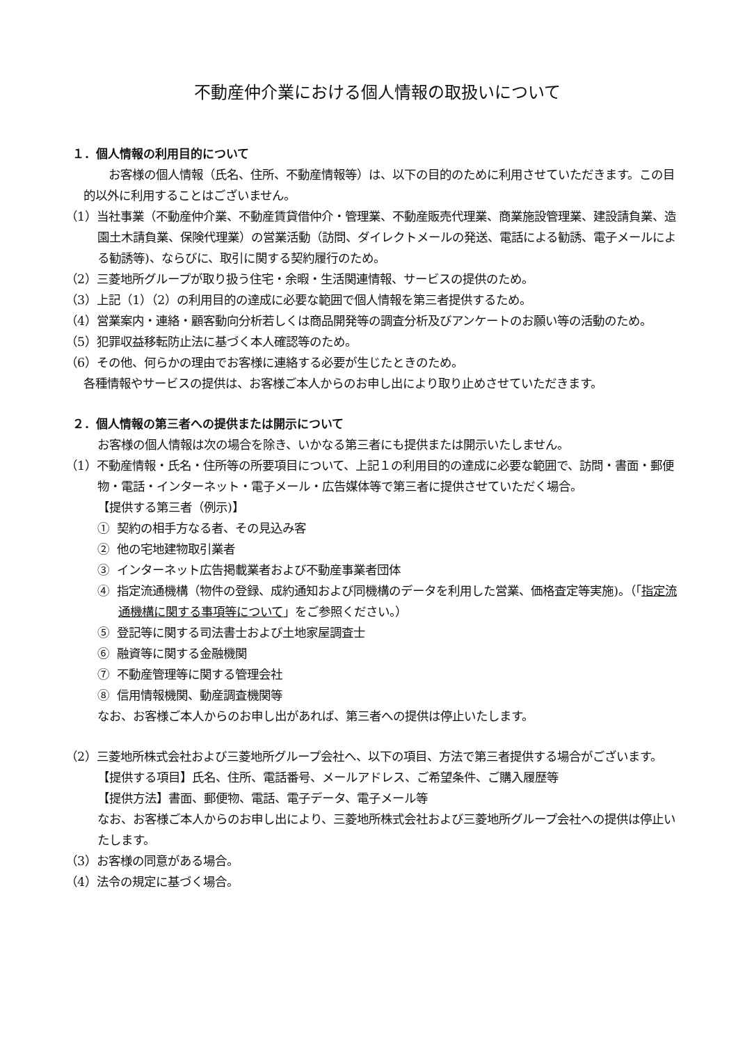不動産仲介業における個人情報の取扱いについて
１．個人情報の利用目的について
お客様の個人情報（氏名、住所、不動産情報等）は、以下の目的のために利用させていただきます。この目的以外に利用することはございません。
（1）当社事業（不動産仲介業、不動産賃貸借仲介・管理業、不動産販売代理業、商業施設管理業、建設請負業、造園土木請負業、保険代理業）の営業活動（訪問、ダイレクトメールの発送、電話による勧誘、電子メールによる勧誘等)、ならびに、取引に関する契約履行のため。
（2）三菱地所グループが取り扱う住宅・余暇・生活関連情報、サービスの提供のため。
（3）上記（1）（2）の利用目的の達成に必要な範囲で個人情報を第三者提供するため。
（4）営業案内・連絡・顧客動向分析若しくは商品開発等の調査分析及びアンケートのお願い等の活動のため。
（5）犯罪収益移転防止法に基づく本人確認等のため。
（6）その他、何らかの理由でお客様に連絡する必要が生じたときのため。
各種情報やサービスの提供は、お客様ご本人からのお申し出により取り止めさせていただきます。
２．個人情報の第三者への提供または開示について
お客様の個人情報は次の場合を除き、いかなる第三者にも提供または開示いたしません。
（1）不動産情報・氏名・住所等の所要項目について、上記１の利用目的の達成に必要な範囲で、訪問・書面・郵便物・電話・インターネット・電子メール・広告媒体等で第三者に提供させていただく場合。
【提供する第三者（例示)】
① 契約の相手方なる者、その見込み客
② 他の宅地建物取引業者
③ インターネット広告掲載業者および不動産事業者団体
④ 指定流通機構（物件の登録、成約通知および同機構のデータを利用した営業、価格査定等実施)。（「指定流通機構に関する事項等について」をご参照ください。）
⑤ 登記等に関する司法書士および土地家屋調査士
⑥ 融資等に関する金融機関
⑦ 不動産管理等に関する管理会社
⑧ 信用情報機関、動産調査機関等
なお、お客様ご本人からのお申し出があれば、第三者への提供は停止いたします。
（2）三菱地所株式会社および三菱地所グループ会社へ、以下の項目、方法で第三者提供する場合がございます。
【提供する項目】氏名、住所、電話番号、メールアドレス、ご希望条件、ご購入履歴等
【提供方法】書面、郵便物、電話、電子データ、電子メール等
なお、お客様ご本人からのお申し出により、三菱地所株式会社および三菱地所グループ会社への提供は停止いたします。
（3）お客様の同意がある場合。
（4）法令の規定に基づく場合。